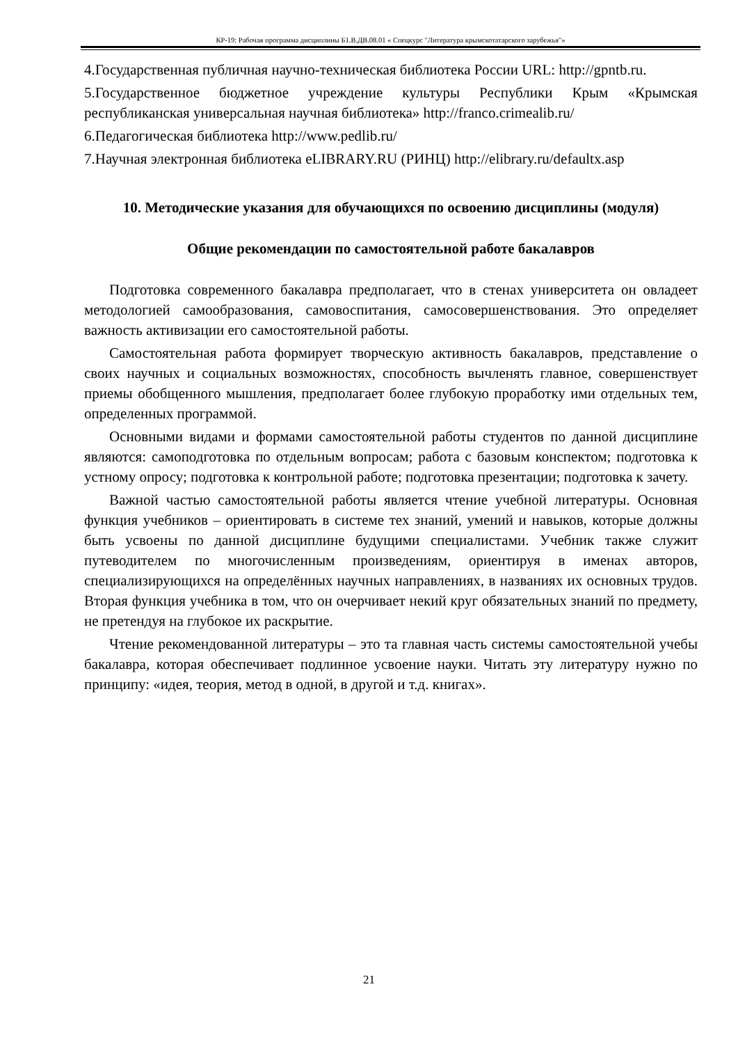КР-19: Рабочая программа дисциплины Б1.В.ДВ.08.01 « Спецкурс "Литература крымскотатарского зарубежья"»
4.Государственная публичная научно-техническая библиотека России URL: http://gpntb.ru.
5.Государственное бюджетное учреждение культуры Республики Крым «Крымская республиканская универсальная научная библиотека» http://franco.crimealib.ru/
6.Педагогическая библиотека http://www.pedlib.ru/
7.Научная электронная библиотека eLIBRARY.RU (РИНЦ) http://elibrary.ru/defaultx.asp
10. Методические указания для обучающихся по освоению дисциплины (модуля)
Общие рекомендации по самостоятельной работе бакалавров
Подготовка современного бакалавра предполагает, что в стенах университета он овладеет методологией самообразования, самовоспитания, самосовершенствования. Это определяет важность активизации его самостоятельной работы.
Самостоятельная работа формирует творческую активность бакалавров, представление о своих научных и социальных возможностях, способность вычленять главное, совершенствует приемы обобщенного мышления, предполагает более глубокую проработку ими отдельных тем, определенных программой.
Основными видами и формами самостоятельной работы студентов по данной дисциплине являются: самоподготовка по отдельным вопросам; работа с базовым конспектом; подготовка к устному опросу; подготовка к контрольной работе; подготовка презентации; подготовка к зачету.
Важной частью самостоятельной работы является чтение учебной литературы. Основная функция учебников – ориентировать в системе тех знаний, умений и навыков, которые должны быть усвоены по данной дисциплине будущими специалистами. Учебник также служит путеводителем по многочисленным произведениям, ориентируя в именах авторов, специализирующихся на определённых научных направлениях, в названиях их основных трудов. Вторая функция учебника в том, что он очерчивает некий круг обязательных знаний по предмету, не претендуя на глубокое их раскрытие.
Чтение рекомендованной литературы – это та главная часть системы самостоятельной учебы бакалавра, которая обеспечивает подлинное усвоение науки. Читать эту литературу нужно по принципу: «идея, теория, метод в одной, в другой и т.д. книгах».
21